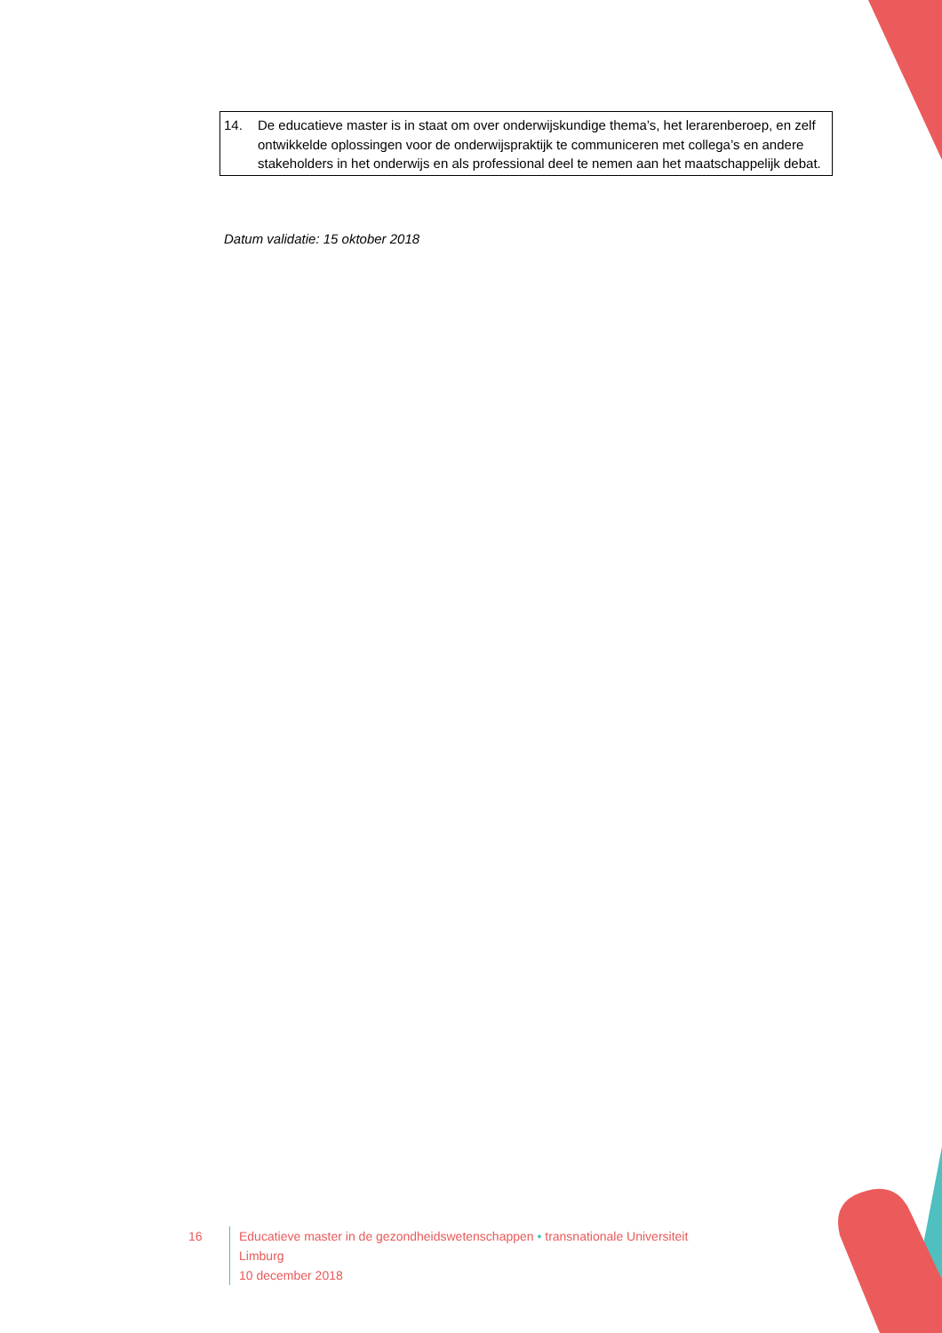14. De educatieve master is in staat om over onderwijskundige thema’s, het lerarenberoep, en zelf ontwikkelde oplossingen voor de onderwijspraktijk te communiceren met collega’s en andere stakeholders in het onderwijs en als professional deel te nemen aan het maatschappelijk debat.
Datum validatie: 15 oktober 2018
16 Educatieve master in de gezondheidswetenschappen • transnationale Universiteit Limburg
10 december 2018